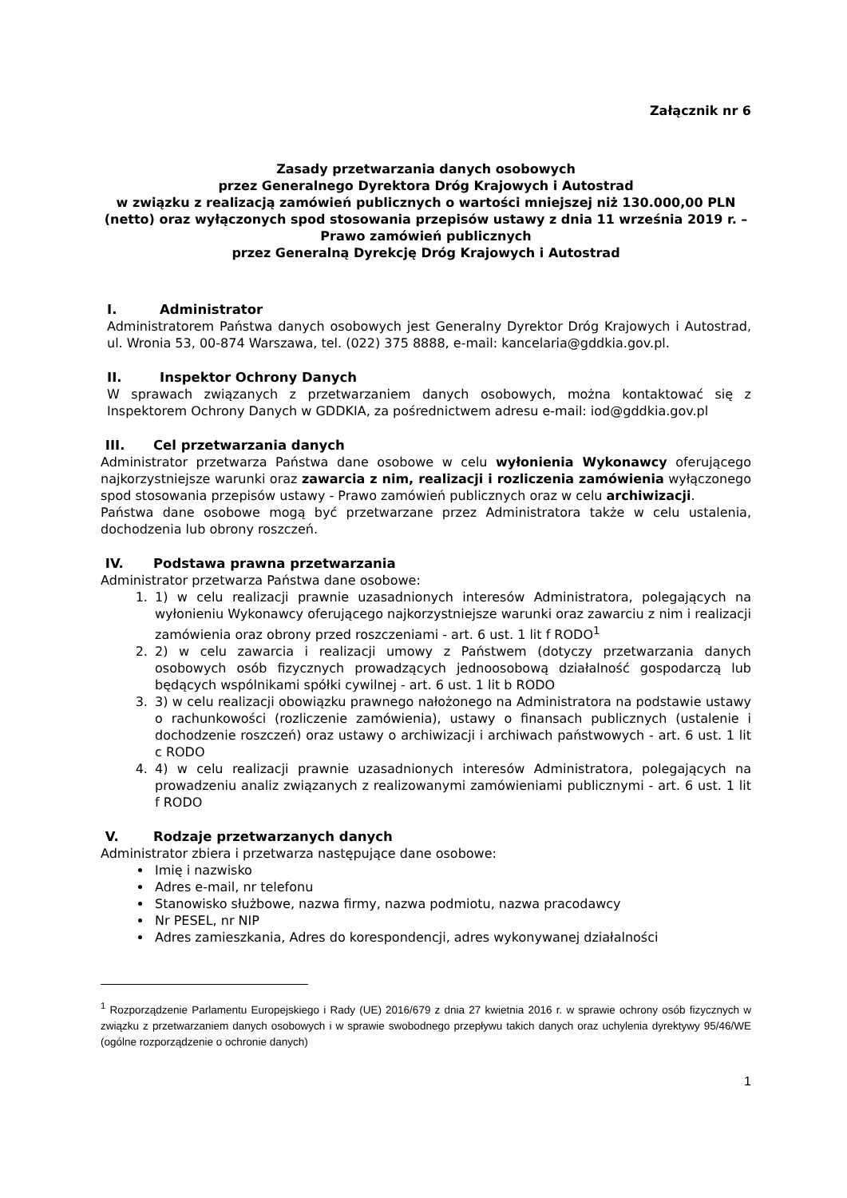Załącznik nr 6
Zasady przetwarzania danych osobowych
przez Generalnego Dyrektora Dróg Krajowych i Autostrad
w związku z realizacją zamówień publicznych o wartości mniejszej niż 130.000,00 PLN (netto) oraz wyłączonych spod stosowania przepisów ustawy z dnia 11 września 2019 r. – Prawo zamówień publicznych
przez Generalną Dyrekcję Dróg Krajowych i Autostrad
I. Administrator
Administratorem Państwa danych osobowych jest Generalny Dyrektor Dróg Krajowych i Autostrad, ul. Wronia 53, 00-874 Warszawa, tel. (022) 375 8888, e-mail: kancelaria@gddkia.gov.pl.
II. Inspektor Ochrony Danych
W sprawach związanych z przetwarzaniem danych osobowych, można kontaktować się z Inspektorem Ochrony Danych w GDDKIA, za pośrednictwem adresu e-mail: iod@gddkia.gov.pl
III. Cel przetwarzania danych
Administrator przetwarza Państwa dane osobowe w celu wyłonienia Wykonawcy oferującego najkorzystniejsze warunki oraz zawarcia z nim, realizacji i rozliczenia zamówienia wyłączonego spod stosowania przepisów ustawy - Prawo zamówień publicznych oraz w celu archiwizacji.
Państwa dane osobowe mogą być przetwarzane przez Administratora także w celu ustalenia, dochodzenia lub obrony roszczeń.
IV. Podstawa prawna przetwarzania
Administrator przetwarza Państwa dane osobowe:
1. 1) w celu realizacji prawnie uzasadnionych interesów Administratora, polegających na wyłonieniu Wykonawcy oferującego najkorzystniejsze warunki oraz zawarciu z nim i realizacji zamówienia oraz obrony przed roszczeniami - art. 6 ust. 1 lit f RODO<sup>1</sup>
2. 2) w celu zawarcia i realizacji umowy z Państwem (dotyczy przetwarzania danych osobowych osób fizycznych prowadzących jednoosobową działalność gospodarczą lub będących wspólnikami spółki cywilnej - art. 6 ust. 1 lit b RODO
3. 3) w celu realizacji obowiązku prawnego nałożonego na Administratora na podstawie ustawy o rachunkowości (rozliczenie zamówienia), ustawy o finansach publicznych (ustalenie i dochodzenie roszczeń) oraz ustawy o archiwizacji i archiwach państwowych - art. 6 ust. 1 lit c RODO
4. 4) w celu realizacji prawnie uzasadnionych interesów Administratora, polegających na prowadzeniu analiz związanych z realizowanymi zamówieniami publicznymi - art. 6 ust. 1 lit f RODO
V. Rodzaje przetwarzanych danych
Administrator zbiera i przetwarza następujące dane osobowe:
Imię i nazwisko
Adres e-mail, nr telefonu
Stanowisko służbowe, nazwa firmy, nazwa podmiotu, nazwa pracodawcy
Nr PESEL, nr NIP
Adres zamieszkania, Adres do korespondencji, adres wykonywanej działalności
<sup>1</sup> Rozporządzenie Parlamentu Europejskiego i Rady (UE) 2016/679 z dnia 27 kwietnia 2016 r. w sprawie ochrony osób fizycznych w związku z przetwarzaniem danych osobowych i w sprawie swobodnego przepływu takich danych oraz uchylenia dyrektywy 95/46/WE (ogólne rozporządzenie o ochronie danych)
1